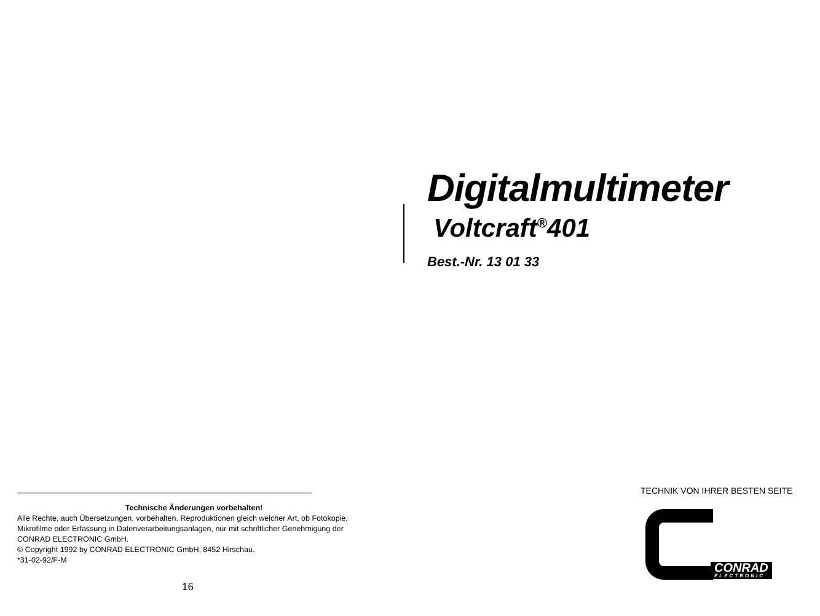Digitalmultimeter
Voltcraft<sup>®</sup>401
Best.-Nr. 13 01 33
Technische Änderungen vorbehalten!
Alle Rechte, auch Übersetzungen, vorbehalten. Reproduktionen gleich welcher Art, ob Fotokopie, Mikrofilme oder Erfassung in Datenverarbeitungsanlagen, nur mit schriftlicher Genehmigung der CONRAD ELECTRONIC GmbH.
© Copyright 1992 by CONRAD ELECTRONIC GmbH, 8452 Hirschau.
*31-02-92/F-M
16
TECHNIK VON IHRER BESTEN SEITE
CONRAD
ELECTRONIC